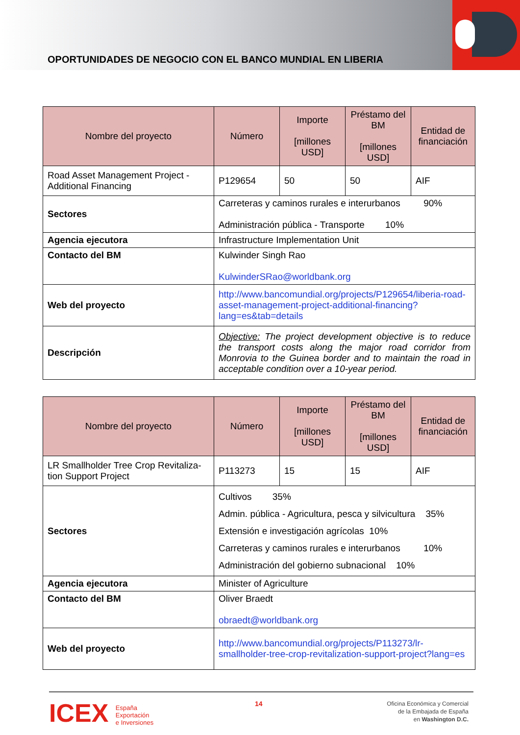OPORTUNIDADES DE NEGOCIO CON EL BANCO MUNDIAL EN LIBERIA
| Nombre del proyecto | Número | Importe [millones USD] | Préstamo del BM [millones USD] | Entidad de financiación |
| --- | --- | --- | --- | --- |
| Road Asset Management Project - Additional Financing | P129654 | 50 | 50 | AIF |
| Sectores | Carreteras y caminos rurales e interurbanos 90% Administración pública - Transporte 10% | | | |
| Agencia ejecutora | Infrastructure Implementation Unit | | | |
| Contacto del BM | Kulwinder Singh Rao KulwinderSRao@worldbank.org | | | |
| Web del proyecto | http://www.bancomundial.org/projects/P129654/liberia-road-asset-management-project-additional-financing?lang=es&tab=details | | | |
| Descripción | Objective: The project development objective is to reduce the transport costs along the major road corridor from Monrovia to the Guinea border and to maintain the road in acceptable condition over a 10-year period. | | | |
| Nombre del proyecto | Número | Importe [millones USD] | Préstamo del BM [millones USD] | Entidad de financiación |
| --- | --- | --- | --- | --- |
| LR Smallholder Tree Crop Revitaliza-tion Support Project | P113273 | 15 | 15 | AIF |
| Sectores | Cultivos 35% Admin. pública - Agricultura, pesca y silvicultura 35% Extensión e investigación agrícolas 10% Carreteras y caminos rurales e interurbanos 10% Administración del gobierno subnacional 10% | | | |
| Agencia ejecutora | Minister of Agriculture | | | |
| Contacto del BM | Oliver Braedt obraedt@worldbank.org | | | |
| Web del proyecto | http://www.bancomundial.org/projects/P113273/lr-smallholder-tree-crop-revitalization-support-project?lang=es | | | |
ICEX España
Exportación
e Inversiones
14
Oficina Económica y Comercial
de la Embajada de España
en Washington D.C.